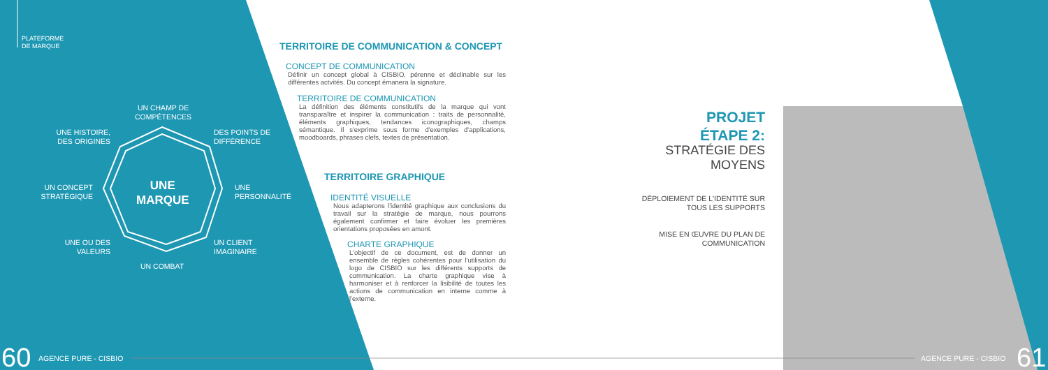PLATEFORME
DE MARQUE
UN CHAMP DE
COMPÉTENCES
UNE HISTOIRE,
DES ORIGINES
DES POINTS DE
DIFFÉRENCE
UN CONCEPT
STRATÉGIQUE
UNE
PERSONNALITÉ
UNE
MARQUE
UNE OU DES
VALEURS
UN CLIENT
IMAGINAIRE
UN COMBAT
60 AGENCE PURE - CISBIO
TERRITOIRE DE COMMUNICATION & CONCEPT
CONCEPT DE COMMUNICATION
Définir un concept global à CISBIO, pérenne et déclinable sur les différentes actvités. Du concept émanera la signature.
TERRITOIRE DE COMMUNICATION
La définition des éléments constitutifs de la marque qui vont transparaître et inspirer la communication : traits de personnalité, éléments graphiques, tendances iconographiques, champs sémantique. Il s'exprime sous forme d'exemples d'applications, moodboards, phrases clefs, textes de présentation.
TERRITOIRE GRAPHIQUE
IDENTITÉ VISUELLE
Nous adapterons l'identité graphique aux conclusions du travail sur la stratégie de marque, nous pourrons également confirmer et faire évoluer les premières orientations proposées en amont.
CHARTE GRAPHIQUE
L'objectif de ce document, est de donner un ensemble de règles cohérentes pour l'utilisation du logo de CISBIO sur les différents supports de communication. La charte graphique vise à harmoniser et à renforcer la lisibilité de toutes les actions de communication en interne comme à l'externe.
PROJET
ÉTAPE 2:
STRATÉGIE DES
MOYENS
DÉPLOIEMENT DE L'IDENTITÉ SUR
TOUS LES SUPPORTS
MISE EN ŒUVRE DU PLAN DE
COMMUNICATION
AGENCE PURE - CISBIO 61